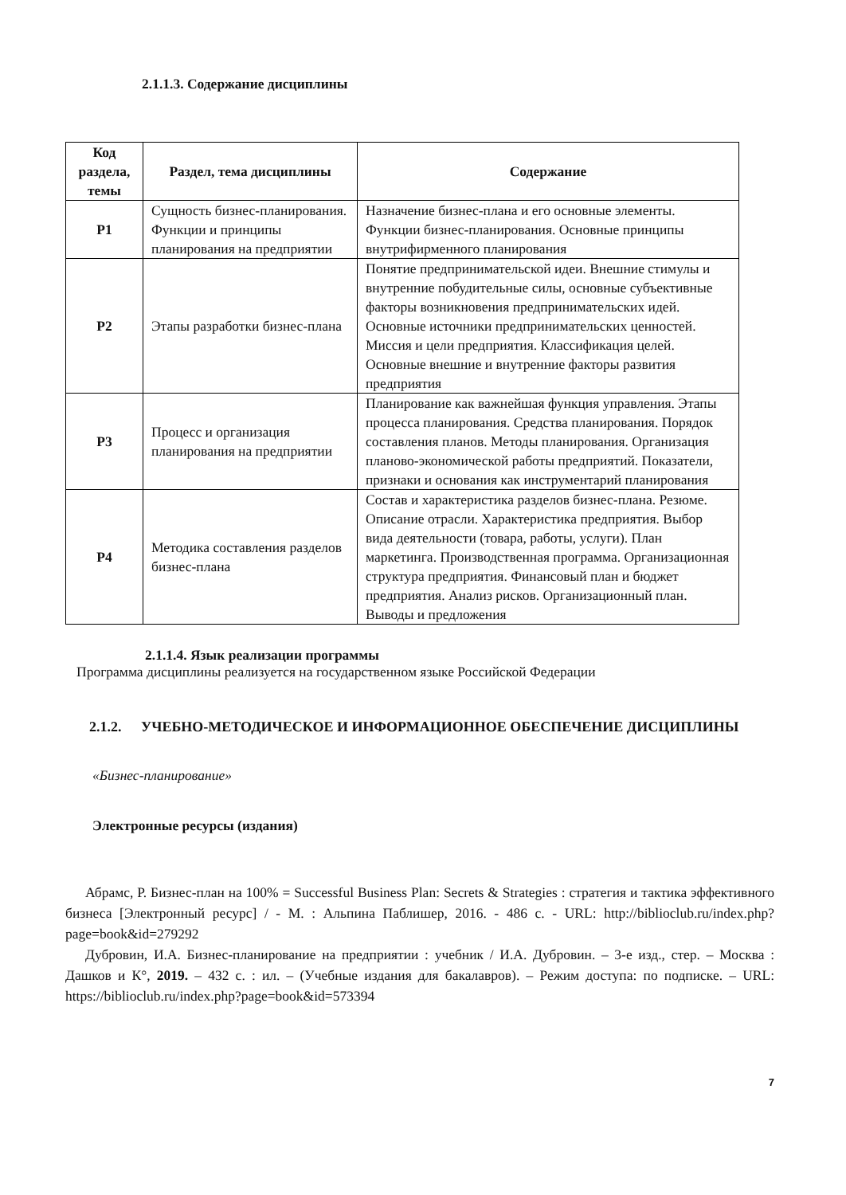2.1.1.3. Содержание дисциплины
| Код раздела, темы | Раздел, тема дисциплины | Содержание |
| --- | --- | --- |
| Р1 | Сущность бизнес-планирования. Функции и принципы планирования на предприятии | Назначение бизнес-плана и его основные элементы. Функции бизнес-планирования. Основные принципы внутрифирменного планирования |
| Р2 | Этапы разработки бизнес-плана | Понятие предпринимательской идеи. Внешние стимулы и внутренние побудительные силы, основные субъективные факторы возникновения предпринимательских идей. Основные источники предпринимательских ценностей. Миссия и цели предприятия. Классификация целей. Основные внешние и внутренние факторы развития предприятия |
| Р3 | Процесс и организация планирования на предприятии | Планирование как важнейшая функция управления. Этапы процесса планирования. Средства планирования. Порядок составления планов. Методы планирования. Организация планово-экономической работы предприятий. Показатели, признаки и основания как инструментарий планирования |
| Р4 | Методика составления разделов бизнес-плана | Состав и характеристика разделов бизнес-плана. Резюме. Описание отрасли. Характеристика предприятия. Выбор вида деятельности (товара, работы, услуги). План маркетинга. Производственная программа. Организационная структура предприятия. Финансовый план и бюджет предприятия. Анализ рисков. Организационный план. Выводы и предложения |
2.1.1.4. Язык реализации программы
Программа дисциплины реализуется на государственном языке Российской Федерации
2.1.2. УЧЕБНО-МЕТОДИЧЕСКОЕ И ИНФОРМАЦИОННОЕ ОБЕСПЕЧЕНИЕ ДИСЦИПЛИНЫ
«Бизнес-планирование»
Электронные ресурсы (издания)
Абрамс, Р. Бизнес-план на 100% = Successful Business Plan: Secrets & Strategies : стратегия и тактика эффективного бизнеса [Электронный ресурс] / - М. : Альпина Паблишер, 2016. - 486 с. - URL: http://biblioclub.ru/index.php?page=book&id=279292
Дубровин, И.А. Бизнес-планирование на предприятии : учебник / И.А. Дубровин. – 3-е изд., стер. – Москва : Дашков и К°, 2019. – 432 с. : ил. – (Учебные издания для бакалавров). – Режим доступа: по подписке. – URL: https://biblioclub.ru/index.php?page=book&id=573394
7